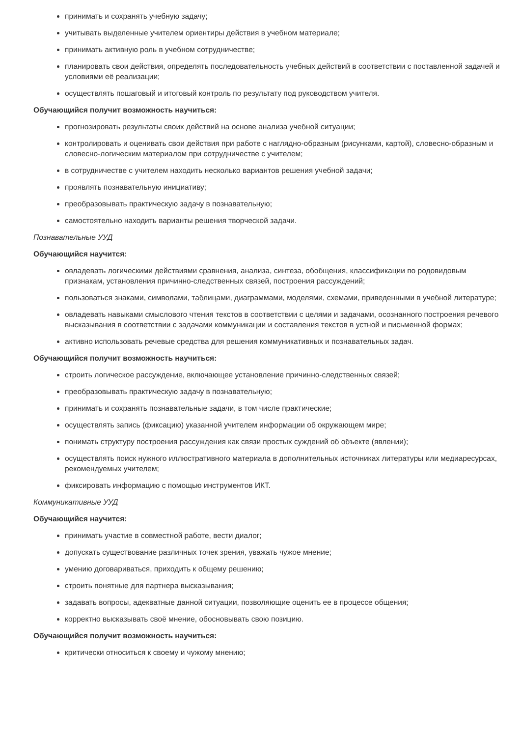принимать и сохранять учебную задачу;
учитывать выделенные учителем ориентиры действия в учебном материале;
принимать активную роль в учебном сотрудничестве;
планировать свои действия, определять последовательность учебных действий в соответствии с поставленной задачей и условиями её реализации;
осуществлять пошаговый и итоговый контроль по результату под руководством учителя.
Обучающийся получит возможность научиться:
прогнозировать результаты своих действий на основе анализа учебной ситуации;
контролировать и оценивать свои действия при работе с наглядно-образным (рисунками, картой), словесно-образным и словесно-логическим материалом при сотрудничестве с учителем;
в сотрудничестве с учителем находить несколько вариантов решения учебной задачи;
проявлять познавательную инициативу;
преобразовывать практическую задачу в познавательную;
самостоятельно находить варианты решения творческой задачи.
Познавательные УУД
Обучающийся научится:
овладевать логическими действиями сравнения, анализа, синтеза, обобщения, классификации по родовидовым признакам, установления причинно-следственных связей, построения рассуждений;
пользоваться знаками, символами, таблицами, диаграммами, моделями, схемами, приведенными в учебной литературе;
овладевать навыками смыслового чтения текстов в соответствии с целями и задачами, осознанного построения речевого высказывания в соответствии с задачами коммуникации и составления текстов в устной и письменной формах;
активно использовать речевые средства для решения коммуникативных и познавательных задач.
Обучающийся получит возможность научиться:
строить логическое рассуждение, включающее установление причинно-следственных связей;
преобразовывать практическую задачу в познавательную;
принимать и сохранять познавательные задачи, в том числе практические;
осуществлять запись (фиксацию) указанной учителем информации об окружающем мире;
понимать структуру построения рассуждения как связи простых суждений об объекте (явлении);
осуществлять поиск нужного иллюстративного материала в дополнительных источниках литературы или медиаресурсах, рекомендуемых учителем;
фиксировать информацию с помощью инструментов ИКТ.
Коммуникативные УУД
Обучающийся научится:
принимать участие в совместной работе, вести диалог;
допускать существование различных точек зрения, уважать чужое мнение;
умению договариваться, приходить к общему решению;
строить понятные для партнера высказывания;
задавать вопросы, адекватные данной ситуации, позволяющие оценить ее в процессе общения;
корректно высказывать своё мнение, обосновывать свою позицию.
Обучающийся получит возможность научиться:
критически относиться к своему и чужому мнению;